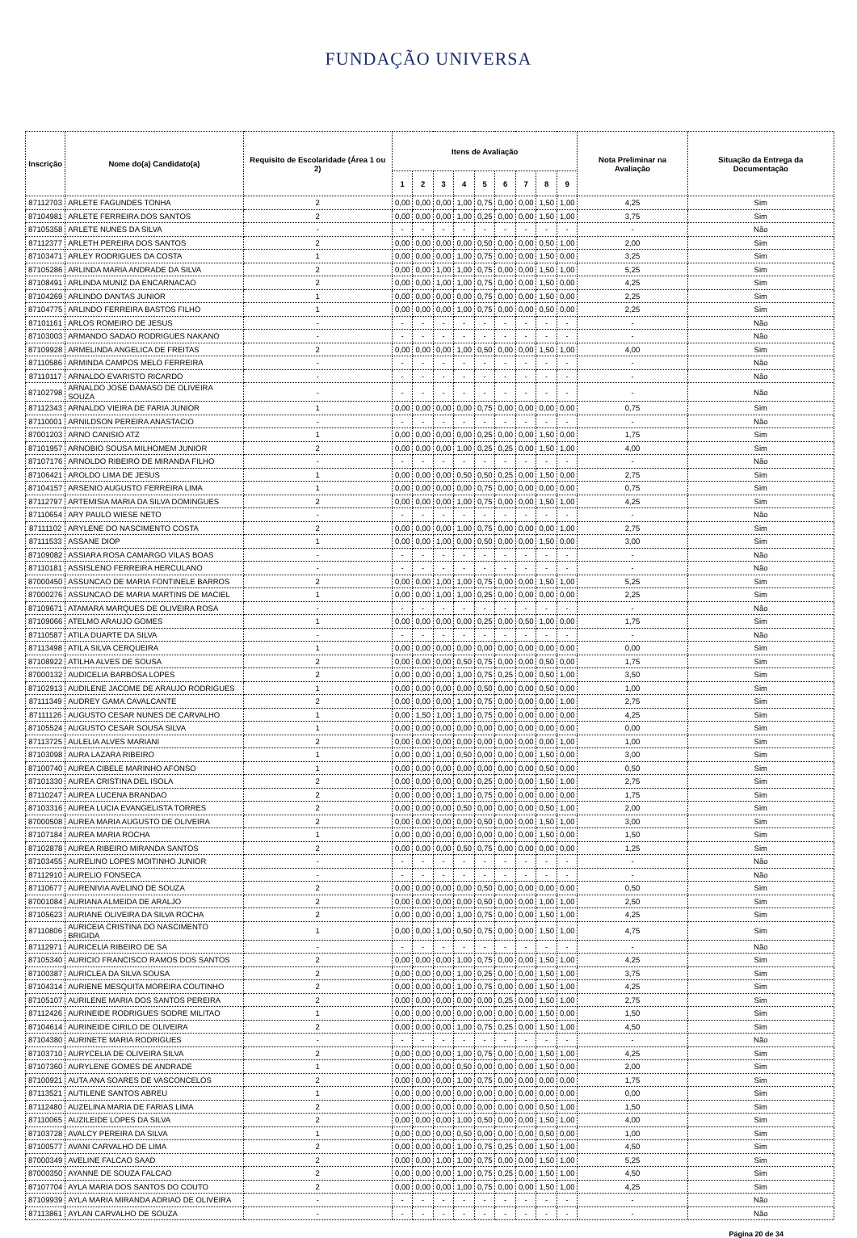FUNDAÇÃO UNIVERSA
| Inscrição | Nome do(a) Candidato(a) | Requisito de Escolaridade (Área 1 ou 2) | Itens de Avaliação | | | | | | | | | Nota Preliminar na Avaliação | Situação da Entrega da Documentação |
| --- | --- | --- | --- | --- | --- | --- | --- | --- | --- | --- | --- | --- | --- |
| | | | 1 | 2 | 3 | 4 | 5 | 6 | 7 | 8 | 9 | | |
| 87112703 | ARLETE FAGUNDES TONHA | 2 | 0,00 | 0,00 | 0,00 | 1,00 | 0,75 | 0,00 | 0,00 | 1,50 | 1,00 | 4,25 | Sim |
| 87104981 | ARLETE FERREIRA DOS SANTOS | 2 | 0,00 | 0,00 | 0,00 | 1,00 | 0,25 | 0,00 | 0,00 | 1,50 | 1,00 | 3,75 | Sim |
| 87105358 | ARLETE NUNES DA SILVA | - | - | - | - | - | - | - | - | - | - | - | Não |
| 87112377 | ARLETH PEREIRA DOS SANTOS | 2 | 0,00 | 0,00 | 0,00 | 0,00 | 0,50 | 0,00 | 0,00 | 0,50 | 1,00 | 2,00 | Sim |
| 87103471 | ARLEY RODRIGUES DA COSTA | 1 | 0,00 | 0,00 | 0,00 | 1,00 | 0,75 | 0,00 | 0,00 | 1,50 | 0,00 | 3,25 | Sim |
| 87105286 | ARLINDA MARIA ANDRADE DA SILVA | 2 | 0,00 | 0,00 | 1,00 | 1,00 | 0,75 | 0,00 | 0,00 | 1,50 | 1,00 | 5,25 | Sim |
| 87108491 | ARLINDA MUNIZ DA ENCARNACAO | 2 | 0,00 | 0,00 | 1,00 | 1,00 | 0,75 | 0,00 | 0,00 | 1,50 | 0,00 | 4,25 | Sim |
| 87104269 | ARLINDO DANTAS JUNIOR | 1 | 0,00 | 0,00 | 0,00 | 0,00 | 0,75 | 0,00 | 0,00 | 1,50 | 0,00 | 2,25 | Sim |
| 87104775 | ARLINDO FERREIRA BASTOS FILHO | 1 | 0,00 | 0,00 | 0,00 | 1,00 | 0,75 | 0,00 | 0,00 | 0,50 | 0,00 | 2,25 | Sim |
| 87101161 | ARLOS ROMEIRO DE JESUS | - | - | - | - | - | - | - | - | - | - | - | Não |
| 87103003 | ARMANDO SADAO RODRIGUES NAKANO | - | - | - | - | - | - | - | - | - | - | - | Não |
| 87109928 | ARMELINDA ANGELICA DE FREITAS | 2 | 0,00 | 0,00 | 0,00 | 1,00 | 0,50 | 0,00 | 0,00 | 1,50 | 1,00 | 4,00 | Sim |
| 87110586 | ARMINDA CAMPOS MELO FERREIRA | - | - | - | - | - | - | - | - | - | - | - | Não |
| 87110117 | ARNALDO EVARISTO RICARDO | - | - | - | - | - | - | - | - | - | - | - | Não |
| 87102798 | ARNALDO JOSE DAMASO DE OLIVEIRA SOUZA | - | - | - | - | - | - | - | - | - | - | - | Não |
| 87112343 | ARNALDO VIEIRA DE FARIA JUNIOR | 1 | 0,00 | 0,00 | 0,00 | 0,00 | 0,75 | 0,00 | 0,00 | 0,00 | 0,00 | 0,75 | Sim |
| 87110001 | ARNILDSON PEREIRA ANASTACIO | - | - | - | - | - | - | - | - | - | - | - | Não |
| 87001203 | ARNO CANISIO ATZ | 1 | 0,00 | 0,00 | 0,00 | 0,00 | 0,25 | 0,00 | 0,00 | 1,50 | 0,00 | 1,75 | Sim |
| 87101957 | ARNOBIO SOUSA MILHOMEM JUNIOR | 2 | 0,00 | 0,00 | 0,00 | 1,00 | 0,25 | 0,25 | 0,00 | 1,50 | 1,00 | 4,00 | Sim |
| 87107176 | ARNOLDO RIBEIRO DE MIRANDA FILHO | - | - | - | - | - | - | - | - | - | - | - | Não |
| 87106421 | AROLDO LIMA DE JESUS | 1 | 0,00 | 0,00 | 0,00 | 0,50 | 0,50 | 0,25 | 0,00 | 1,50 | 0,00 | 2,75 | Sim |
| 87104157 | ARSENIO AUGUSTO FERREIRA LIMA | 1 | 0,00 | 0,00 | 0,00 | 0,00 | 0,75 | 0,00 | 0,00 | 0,00 | 0,00 | 0,75 | Sim |
| 87112797 | ARTEMISIA MARIA DA SILVA DOMINGUES | 2 | 0,00 | 0,00 | 0,00 | 1,00 | 0,75 | 0,00 | 0,00 | 1,50 | 1,00 | 4,25 | Sim |
| 87110654 | ARY PAULO WIESE NETO | - | - | - | - | - | - | - | - | - | - | - | Não |
| 87111102 | ARYLENE DO NASCIMENTO COSTA | 2 | 0,00 | 0,00 | 0,00 | 1,00 | 0,75 | 0,00 | 0,00 | 0,00 | 1,00 | 2,75 | Sim |
| 87111533 | ASSANE DIOP | 1 | 0,00 | 0,00 | 1,00 | 0,00 | 0,50 | 0,00 | 0,00 | 1,50 | 0,00 | 3,00 | Sim |
| 87109082 | ASSIARA ROSA CAMARGO VILAS BOAS | - | - | - | - | - | - | - | - | - | - | - | Não |
| 87110181 | ASSISLENO FERREIRA HERCULANO | - | - | - | - | - | - | - | - | - | - | - | Não |
| 87000450 | ASSUNCAO DE MARIA FONTINELE BARROS | 2 | 0,00 | 0,00 | 1,00 | 1,00 | 0,75 | 0,00 | 0,00 | 1,50 | 1,00 | 5,25 | Sim |
| 87000276 | ASSUNCAO DE MARIA MARTINS DE MACIEL | 1 | 0,00 | 0,00 | 1,00 | 1,00 | 0,25 | 0,00 | 0,00 | 0,00 | 0,00 | 2,25 | Sim |
| 87109671 | ATAMARA MARQUES DE OLIVEIRA ROSA | - | - | - | - | - | - | - | - | - | - | - | Não |
| 87109066 | ATELMO ARAUJO GOMES | 1 | 0,00 | 0,00 | 0,00 | 0,00 | 0,25 | 0,00 | 0,50 | 1,00 | 0,00 | 1,75 | Sim |
| 87110587 | ATILA DUARTE DA SILVA | - | - | - | - | - | - | - | - | - | - | - | Não |
| 87113498 | ATILA SILVA CERQUEIRA | 1 | 0,00 | 0,00 | 0,00 | 0,00 | 0,00 | 0,00 | 0,00 | 0,00 | 0,00 | 0,00 | Sim |
| 87108922 | ATILHA ALVES DE SOUSA | 2 | 0,00 | 0,00 | 0,00 | 0,50 | 0,75 | 0,00 | 0,00 | 0,50 | 0,00 | 1,75 | Sim |
| 87000132 | AUDICELIA BARBOSA LOPES | 2 | 0,00 | 0,00 | 0,00 | 1,00 | 0,75 | 0,25 | 0,00 | 0,50 | 1,00 | 3,50 | Sim |
| 87102913 | AUDILENE JACOME DE ARAUJO RODRIGUES | 1 | 0,00 | 0,00 | 0,00 | 0,00 | 0,50 | 0,00 | 0,00 | 0,50 | 0,00 | 1,00 | Sim |
| 87111349 | AUDREY GAMA CAVALCANTE | 2 | 0,00 | 0,00 | 0,00 | 1,00 | 0,75 | 0,00 | 0,00 | 0,00 | 1,00 | 2,75 | Sim |
| 87111126 | AUGUSTO CESAR NUNES DE CARVALHO | 1 | 0,00 | 1,50 | 1,00 | 1,00 | 0,75 | 0,00 | 0,00 | 0,00 | 0,00 | 4,25 | Sim |
| 87105524 | AUGUSTO CESAR SOUSA SILVA | 1 | 0,00 | 0,00 | 0,00 | 0,00 | 0,00 | 0,00 | 0,00 | 0,00 | 0,00 | 0,00 | Sim |
| 87113725 | AULELIA ALVES MARIANI | 2 | 0,00 | 0,00 | 0,00 | 0,00 | 0,00 | 0,00 | 0,00 | 0,00 | 1,00 | 1,00 | Sim |
| 87103098 | AURA LAZARA RIBEIRO | 1 | 0,00 | 0,00 | 1,00 | 0,50 | 0,00 | 0,00 | 0,00 | 1,50 | 0,00 | 3,00 | Sim |
| 87100740 | AUREA CIBELE MARINHO AFONSO | 1 | 0,00 | 0,00 | 0,00 | 0,00 | 0,00 | 0,00 | 0,00 | 0,50 | 0,00 | 0,50 | Sim |
| 87101330 | AUREA CRISTINA DEL ISOLA | 2 | 0,00 | 0,00 | 0,00 | 0,00 | 0,25 | 0,00 | 0,00 | 1,50 | 1,00 | 2,75 | Sim |
| 87110247 | AUREA LUCENA BRANDAO | 2 | 0,00 | 0,00 | 0,00 | 1,00 | 0,75 | 0,00 | 0,00 | 0,00 | 0,00 | 1,75 | Sim |
| 87103316 | AUREA LUCIA EVANGELISTA TORRES | 2 | 0,00 | 0,00 | 0,00 | 0,50 | 0,00 | 0,00 | 0,00 | 0,50 | 1,00 | 2,00 | Sim |
| 87000508 | AUREA MARIA AUGUSTO DE OLIVEIRA | 2 | 0,00 | 0,00 | 0,00 | 0,00 | 0,50 | 0,00 | 0,00 | 1,50 | 1,00 | 3,00 | Sim |
| 87107184 | AUREA MARIA ROCHA | 1 | 0,00 | 0,00 | 0,00 | 0,00 | 0,00 | 0,00 | 0,00 | 1,50 | 0,00 | 1,50 | Sim |
| 87102878 | AUREA RIBEIRO MIRANDA SANTOS | 2 | 0,00 | 0,00 | 0,00 | 0,50 | 0,75 | 0,00 | 0,00 | 0,00 | 0,00 | 1,25 | Sim |
| 87103455 | AURELINO LOPES MOITINHO JUNIOR | - | - | - | - | - | - | - | - | - | - | - | Não |
| 87112910 | AURELIO FONSECA | - | - | - | - | - | - | - | - | - | - | - | Não |
| 87110677 | AURENIVIA AVELINO DE SOUZA | 2 | 0,00 | 0,00 | 0,00 | 0,00 | 0,50 | 0,00 | 0,00 | 0,00 | 0,00 | 0,50 | Sim |
| 87001084 | AURIANA ALMEIDA DE ARALJO | 2 | 0,00 | 0,00 | 0,00 | 0,00 | 0,50 | 0,00 | 0,00 | 1,00 | 1,00 | 2,50 | Sim |
| 87105623 | AURIANE OLIVEIRA DA SILVA ROCHA | 2 | 0,00 | 0,00 | 0,00 | 1,00 | 0,75 | 0,00 | 0,00 | 1,50 | 1,00 | 4,25 | Sim |
| 87110806 | AURICEIA CRISTINA DO NASCIMENTO BRIGIDA | 1 | 0,00 | 0,00 | 1,00 | 0,50 | 0,75 | 0,00 | 0,00 | 1,50 | 1,00 | 4,75 | Sim |
| 87112971 | AURICELIA RIBEIRO DE SA | - | - | - | - | - | - | - | - | - | - | - | Não |
| 87105340 | AURICIO FRANCISCO RAMOS DOS SANTOS | 2 | 0,00 | 0,00 | 0,00 | 1,00 | 0,75 | 0,00 | 0,00 | 1,50 | 1,00 | 4,25 | Sim |
| 87100387 | AURICLEA DA SILVA SOUSA | 2 | 0,00 | 0,00 | 0,00 | 1,00 | 0,25 | 0,00 | 0,00 | 1,50 | 1,00 | 3,75 | Sim |
| 87104314 | AURIENE MESQUITA MOREIRA COUTINHO | 2 | 0,00 | 0,00 | 0,00 | 1,00 | 0,75 | 0,00 | 0,00 | 1,50 | 1,00 | 4,25 | Sim |
| 87105107 | AURILENE MARIA DOS SANTOS PEREIRA | 2 | 0,00 | 0,00 | 0,00 | 0,00 | 0,00 | 0,25 | 0,00 | 1,50 | 1,00 | 2,75 | Sim |
| 87112426 | AURINEIDE RODRIGUES SODRE MILITAO | 1 | 0,00 | 0,00 | 0,00 | 0,00 | 0,00 | 0,00 | 0,00 | 1,50 | 0,00 | 1,50 | Sim |
| 87104614 | AURINEIDE CIRILO DE OLIVEIRA | 2 | 0,00 | 0,00 | 0,00 | 1,00 | 0,75 | 0,25 | 0,00 | 1,50 | 1,00 | 4,50 | Sim |
| 87104380 | AURINETE MARIA RODRIGUES | - | - | - | - | - | - | - | - | - | - | - | Não |
| 87103710 | AURYCELIA DE OLIVEIRA SILVA | 2 | 0,00 | 0,00 | 0,00 | 1,00 | 0,75 | 0,00 | 0,00 | 1,50 | 1,00 | 4,25 | Sim |
| 87107360 | AURYLENE GOMES DE ANDRADE | 1 | 0,00 | 0,00 | 0,00 | 0,50 | 0,00 | 0,00 | 0,00 | 1,50 | 0,00 | 2,00 | Sim |
| 87100921 | AUTA ANA SOARES DE VASCONCELOS | 2 | 0,00 | 0,00 | 0,00 | 1,00 | 0,75 | 0,00 | 0,00 | 0,00 | 0,00 | 1,75 | Sim |
| 87113521 | AUTILENE SANTOS ABREU | 1 | 0,00 | 0,00 | 0,00 | 0,00 | 0,00 | 0,00 | 0,00 | 0,00 | 0,00 | 0,00 | Sim |
| 87112480 | AUZELINA MARIA DE FARIAS LIMA | 2 | 0,00 | 0,00 | 0,00 | 0,00 | 0,00 | 0,00 | 0,00 | 0,50 | 1,00 | 1,50 | Sim |
| 87110065 | AUZILEIDE LOPES DA SILVA | 2 | 0,00 | 0,00 | 0,00 | 1,00 | 0,50 | 0,00 | 0,00 | 1,50 | 1,00 | 4,00 | Sim |
| 87103728 | AVALCY PEREIRA DA SILVA | 1 | 0,00 | 0,00 | 0,00 | 0,50 | 0,00 | 0,00 | 0,00 | 0,50 | 0,00 | 1,00 | Sim |
| 87100577 | AVANI CARVALHO DE LIMA | 2 | 0,00 | 0,00 | 0,00 | 1,00 | 0,75 | 0,25 | 0,00 | 1,50 | 1,00 | 4,50 | Sim |
| 87000349 | AVELINE FALCAO SAAD | 2 | 0,00 | 0,00 | 1,00 | 1,00 | 0,75 | 0,00 | 0,00 | 1,50 | 1,00 | 5,25 | Sim |
| 87000350 | AYANNE DE SOUZA FALCAO | 2 | 0,00 | 0,00 | 0,00 | 1,00 | 0,75 | 0,25 | 0,00 | 1,50 | 1,00 | 4,50 | Sim |
| 87107704 | AYLA MARIA DOS SANTOS DO COUTO | 2 | 0,00 | 0,00 | 0,00 | 1,00 | 0,75 | 0,00 | 0,00 | 1,50 | 1,00 | 4,25 | Sim |
| 87109939 | AYLA MARIA MIRANDA ADRIAO DE OLIVEIRA | - | - | - | - | - | - | - | - | - | - | - | Não |
| 87113861 | AYLAN CARVALHO DE SOUZA | - | - | - | - | - | - | - | - | - | - | - | Não |
Página 20 de 34